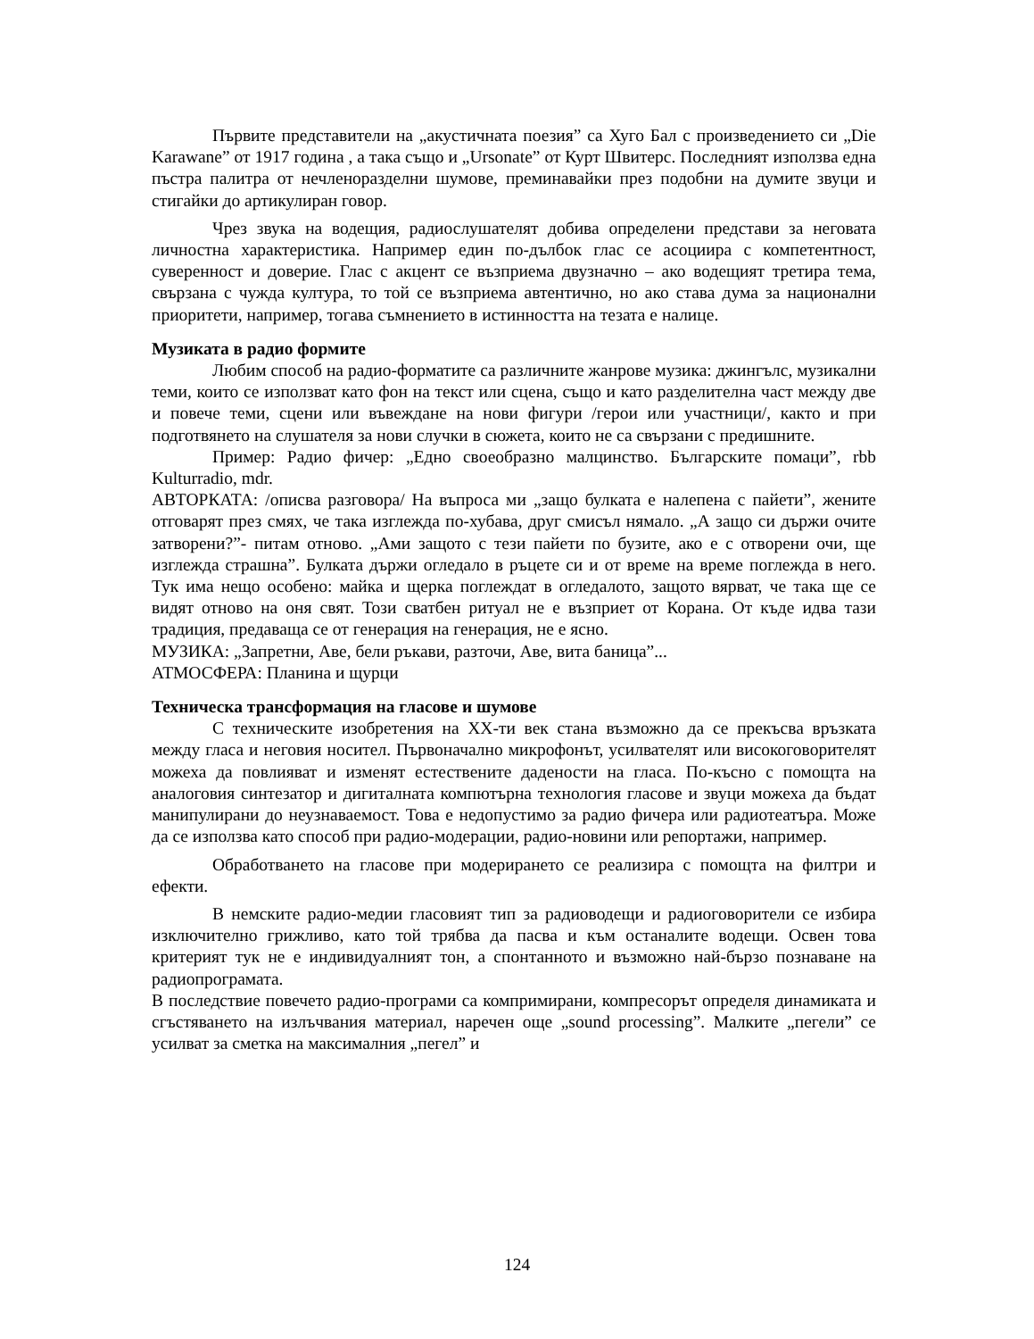Първите представители на „акустичната поезия” са Хуго Бал с произведението си „Die Karawane” от 1917 година , а така също и „Ursonate” от Курт Швитерс. Последният използва една пъстра палитра от нечленоразделни шумове, преминавайки през подобни на думите звуци и стигайки до артикулиран говор.
Чрез звука на водещия, радиослушателят добива определени представи за неговата личностна характеристика. Например един по-дълбок глас се асоциира с компетентност, суверенност и доверие. Глас с акцент се възприема двузначно – ако водещият третира тема, свързана с чужда култура, то той се възприема автентично, но ако става дума за национални приоритети, например, тогава съмнението в истинността на тезата е налице.
Музиката в радио формите
Любим способ на радио-форматите са различните жанрове музика: джингълс, музикални теми, които се използват като фон на текст или сцена, също и като разделителна част между две и повече теми, сцени или въвеждане на нови фигури /герои или участници/, както и при подготвянето на слушателя за нови случки в сюжета, които не са свързани с предишните.
Пример: Радио фичер: „Едно своеобразно малцинство. Българските помаци”, rbb Kulturradio, mdr.
АВТОРКАТА: /описва разговора/ На въпроса ми „защо булката е налепена с пайети”, жените отговарят през смях, че така изглежда по-хубава, друг смисъл нямало. „А защо си държи очите затворени?”- питам отново. „Ами защото с тези пайети по бузите, ако е с отворени очи, ще изглежда страшна”. Булката държи огледало в ръцете си и от време на време поглежда в него. Тук има нещо особено: майка и щерка поглеждат в огледалото, защото вярват, че така ще се видят отново на оня свят. Този сватбен ритуал не е възприет от Корана. От къде идва тази традиция, предаваща се от генерация на генерация, не е ясно.
МУЗИКА: „Запретни, Аве, бели ръкави, разточи, Аве, вита баница”...
АТМОСФЕРА: Планина и щурци
Техническа трансформация на гласове и шумове
С техническите изобретения на XX-ти век стана възможно да се прекъсва връзката между гласа и неговия носител. Първоначално микрофонът, усилвателят или високоговорителят можеха да повлияват и изменят естествените дадености на гласа. По-късно с помощта на аналоговия синтезатор и дигиталната компютърна технология гласове и звуци можеха да бъдат манипулирани до неузнаваемост. Това е недопустимо за радио фичера или радиотеатъра. Може да се използва като способ при радио-модерации, радио-новини или репортажи, например.
Обработването на гласове при модерирането се реализира с помощта на филтри и ефекти.
В немските радио-медии гласовият тип за радиоводещи и радиоговорители се избира изключително грижливо, като той трябва да пасва и към останалите водещи. Освен това критерият тук не е индивидуалният тон, а спонтанното и възможно най-бързо познаване на радиопрограмата.
В последствие повечето радио-програми са компримирани, компресорът определя динамиката и сгъстяването на излъчвания материал, наречен още „sound processing”. Малките „пегели” се усилват за сметка на максималния „пегел” и
124